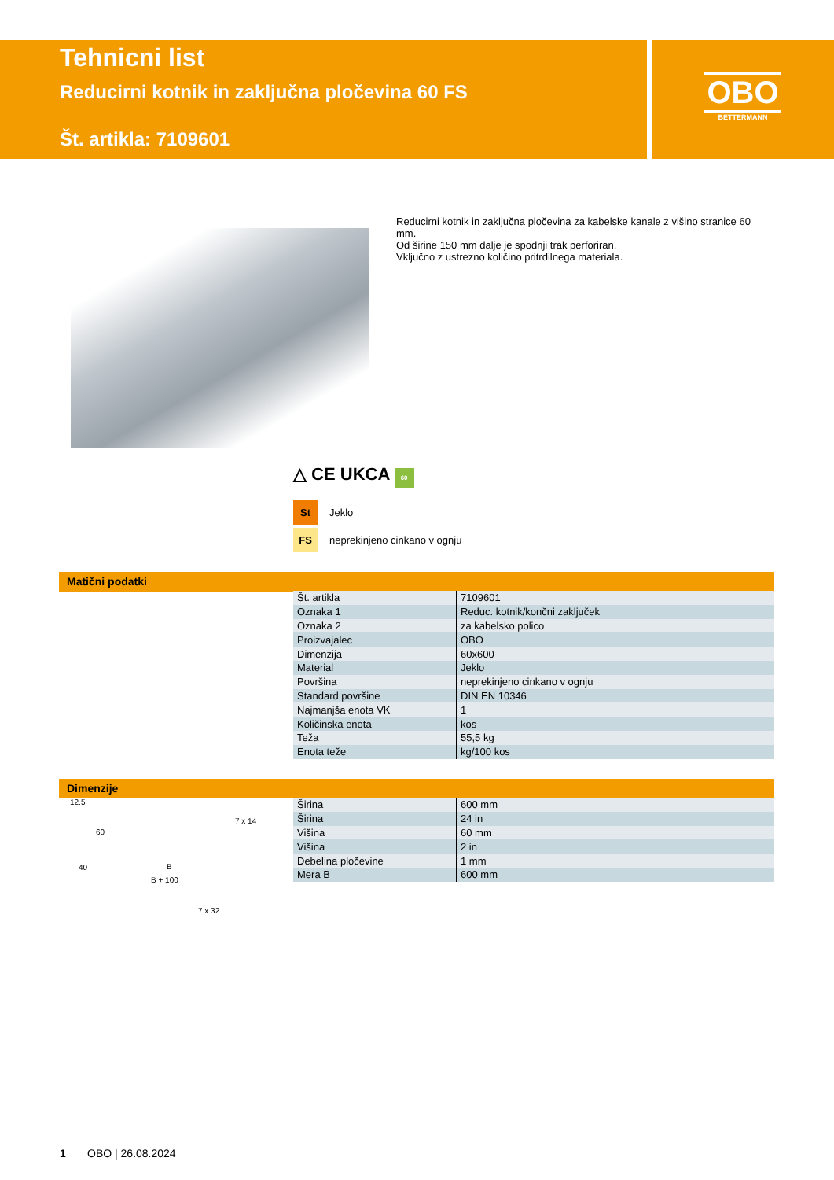Tehnicni list
Reducirni kotnik in zaključna pločevina 60 FS
Št. artikla: 7109601
OBO
BETTERMANN
Reducirni kotnik in zaključna pločevina za kabelske kanale z višino stranice 60 mm.
Od širine 150 mm dalje je spodnji trak perforiran.
Vključno z ustrezno količino pritrdilnega materiala.
△ CE UKCA 60
St Jeklo
FS neprekinjeno cinkano v ognju
Matični podatki
| Št. artikla | 7109601 |
| Oznaka 1 | Reduc. kotnik/končni zaključek |
| Oznaka 2 | za kabelsko polico |
| Proizvajalec | OBO |
| Dimenzija | 60x600 |
| Material | Jeklo |
| Površina | neprekinjeno cinkano v ognju |
| Standard površine | DIN EN 10346 |
| Najmanjša enota VK | 1 |
| Količinska enota | kos |
| Teža | 55,5 kg |
| Enota teže | kg/100 kos |
Dimenzije
12.5
7 x 14
60
40 B
B + 100
7 x 32
| Širina | 600 mm |
| Širina | 24 in |
| Višina | 60 mm |
| Višina | 2 in |
| Debelina pločevine | 1 mm |
| Mera B | 600 mm |
1 OBO | 26.08.2024